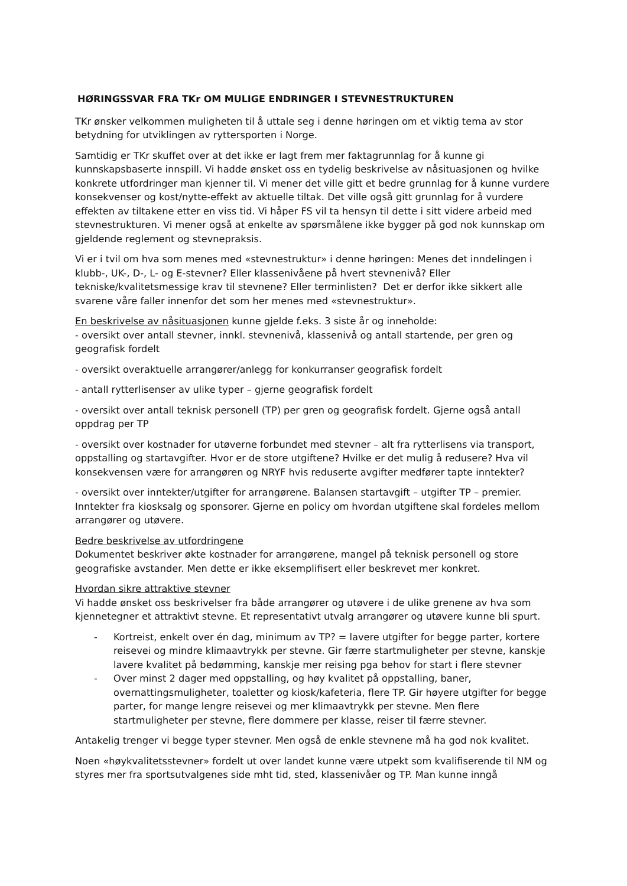HØRINGSSVAR FRA TKr OM MULIGE ENDRINGER I STEVNESTRUKTUREN
TKr ønsker velkommen muligheten til å uttale seg i denne høringen om et viktig tema av stor betydning for utviklingen av ryttersporten i Norge.
Samtidig er TKr skuffet over at det ikke er lagt frem mer faktagrunnlag for å kunne gi kunnskapsbaserte innspill. Vi hadde ønsket oss en tydelig beskrivelse av nåsituasjonen og hvilke konkrete utfordringer man kjenner til. Vi mener det ville gitt et bedre grunnlag for å kunne vurdere konsekvenser og kost/nytte-effekt av aktuelle tiltak. Det ville også gitt grunnlag for å vurdere effekten av tiltakene etter en viss tid. Vi håper FS vil ta hensyn til dette i sitt videre arbeid med stevnestrukturen. Vi mener også at enkelte av spørsmålene ikke bygger på god nok kunnskap om gjeldende reglement og stevnepraksis.
Vi er i tvil om hva som menes med «stevnestruktur» i denne høringen: Menes det inndelingen i klubb-, UK-, D-, L- og E-stevner? Eller klassenivåene på hvert stevnenivå? Eller tekniske/kvalitetsmessige krav til stevnene? Eller terminlisten? Det er derfor ikke sikkert alle svarene våre faller innenfor det som her menes med «stevnestruktur».
En beskrivelse av nåsituasjonen kunne gjelde f.eks. 3 siste år og inneholde:
- oversikt over antall stevner, innkl. stevnenivå, klassenivå og antall startende, per gren og geografisk fordelt
- oversikt overaktuelle arrangører/anlegg for konkurranser geografisk fordelt
- antall rytterlisenser av ulike typer – gjerne geografisk fordelt
- oversikt over antall teknisk personell (TP) per gren og geografisk fordelt. Gjerne også antall oppdrag per TP
- oversikt over kostnader for utøverne forbundet med stevner – alt fra rytterlisens via transport, oppstalling og startavgifter. Hvor er de store utgiftene? Hvilke er det mulig å redusere? Hva vil konsekvensen være for arrangøren og NRYF hvis reduserte avgifter medfører tapte inntekter?
- oversikt over inntekter/utgifter for arrangørene. Balansen startavgift – utgifter TP – premier. Inntekter fra kiosksalg og sponsorer. Gjerne en policy om hvordan utgiftene skal fordeles mellom arrangører og utøvere.
Bedre beskrivelse av utfordringene
Dokumentet beskriver økte kostnader for arrangørene, mangel på teknisk personell og store geografiske avstander. Men dette er ikke eksemplifisert eller beskrevet mer konkret.
Hvordan sikre attraktive stevner
Vi hadde ønsket oss beskrivelser fra både arrangører og utøvere i de ulike grenene av hva som kjennetegner et attraktivt stevne. Et representativt utvalg arrangører og utøvere kunne bli spurt.
- Kortreist, enkelt over én dag, minimum av TP? = lavere utgifter for begge parter, kortere reisevei og mindre klimaavtrykk per stevne. Gir færre startmuligheter per stevne, kanskje lavere kvalitet på bedømming, kanskje mer reising pga behov for start i flere stevner
- Over minst 2 dager med oppstalling, og høy kvalitet på oppstalling, baner, overnattingsmuligheter, toaletter og kiosk/kafeteria, flere TP. Gir høyere utgifter for begge parter, for mange lengre reisevei og mer klimaavtrykk per stevne. Men flere startmuligheter per stevne, flere dommere per klasse, reiser til færre stevner.
Antakelig trenger vi begge typer stevner. Men også de enkle stevnene må ha god nok kvalitet.
Noen «høykvalitetsstevner» fordelt ut over landet kunne være utpekt som kvalifiserende til NM og styres mer fra sportsutvalgenes side mht tid, sted, klassenivåer og TP. Man kunne inngå